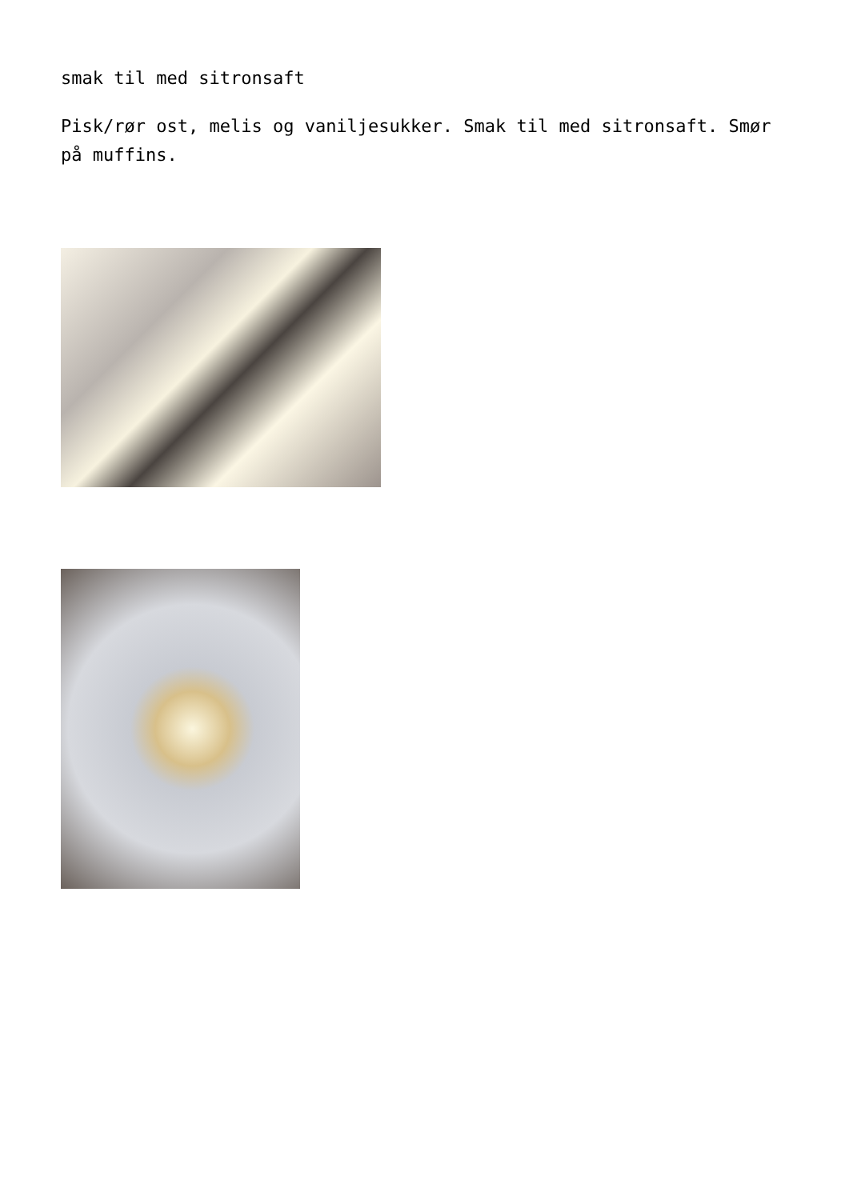smak til med sitronsaft
Pisk/rør ost, melis og vaniljesukker. Smak til med sitronsaft. Smør på muffins.